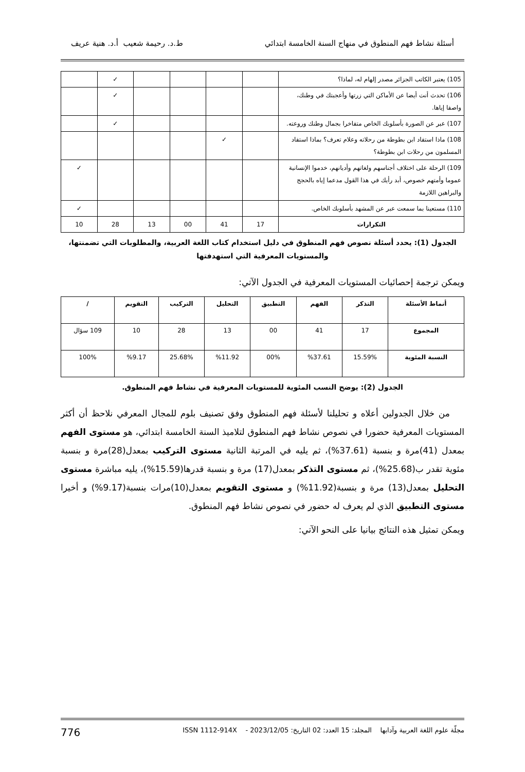أسئلة نشاط فهم المنطوق في منهاج السنة الخامسة ابتدائي ط.د. رحيمة شعيب أ.د. هنية عريف
| 105) يعتبر الكاتب الجزائر مصدر إلهام له، لماذا؟ | | | | | ✓ | |
| 106) تحدث أنت أيضا عن الأماكن التي زرتها وأعجبتك في وطنك، واصفا إياها. | | | | | ✓ | |
| 107) عبر عن الصورة بأسلوبك الخاص متفاخرا بجمال وطنك وروعته. | | | | | ✓ | |
| 108) ماذا استفاد ابن بطوطة من رحلاته وعلام تعرف؟ بماذا استفاد المسلمون من رحلات ابن بطوطة؟ | | ✓ | | | | |
| 109) الرحلة على اختلاف أجناسهم ولغاتهم وأديانهم، خدموا الإنسانية عموما وأمتهم خصوص، أبد رأيك في هذا القول مدعما إياه بالحجج والبراهين اللازمة | | | | | | ✓ |
| 110) مستعينا بما سمعت عبر عن المشهد بأسلوبك الخاص. | | | | | | ✓ |
| التكرارات | 17 | 41 | 00 | 13 | 28 | 10 |
الجدول (1): يحدد أسئلة نصوص فهم المنطوق في دليل استخدام كتاب اللغة العربية، والمطلوبات التي تضمنتها، والمستويات المعرفية التي استهدفتها
ويمكن ترجمة إحصائيات المستويات المعرفية في الجدول الآتي:
| أنماط الأسئلة | التذكر | الفهم | التطبيق | التحليل | التركيب | التقويم | / |
| --- | --- | --- | --- | --- | --- | --- | --- |
| المجموع | 17 | 41 | 00 | 13 | 28 | 10 | 109 سؤال |
| النسبة المئوية | 15.59% | %37.61 | 00% | %11.92 | 25.68% | %9.17 | 100% |
الجدول (2): يوضح النسب المئوية للمستويات المعرفية في نشاط فهم المنطوق.
من خلال الجدولين أعلاه و تحليلنا لأسئلة فهم المنطوق وفق تصنيف بلوم للمجال المعرفي نلاحظ أن أكثر المستويات المعرفية حضورا في نصوص نشاط فهم المنطوق لتلاميذ السنة الخامسة ابتدائي، هو مستوى الفهم بمعدل (41)مرة و بنسبة (37.61%)، ثم يليه في المرتبة الثانية مستوى التركيب بمعدل(28)مرة و بنسبة مئوية تقدر ب(25.68%)، ثم مستوى التذكر بمعدل(17) مرة و بنسبة قدرها(15.59%)، يليه مباشرة مستوى التحليل بمعدل(13) مرة و بنسبة(11.92%) و مستوى التقويم بمعدل(10)مرات بنسبة(9.17%) و أخيرا مستوى التطبيق الذي لم يعرف له حضور في نصوص نشاط فهم المنطوق.
ويمكن تمثيل هذه النتائج بيانيا على النحو الآتي:
مجلّة علوم اللغة العربية وآدابها المجلد: 15 العدد: 02 التاريخ: 2023/12/05 - ISSN 1112-914X 776